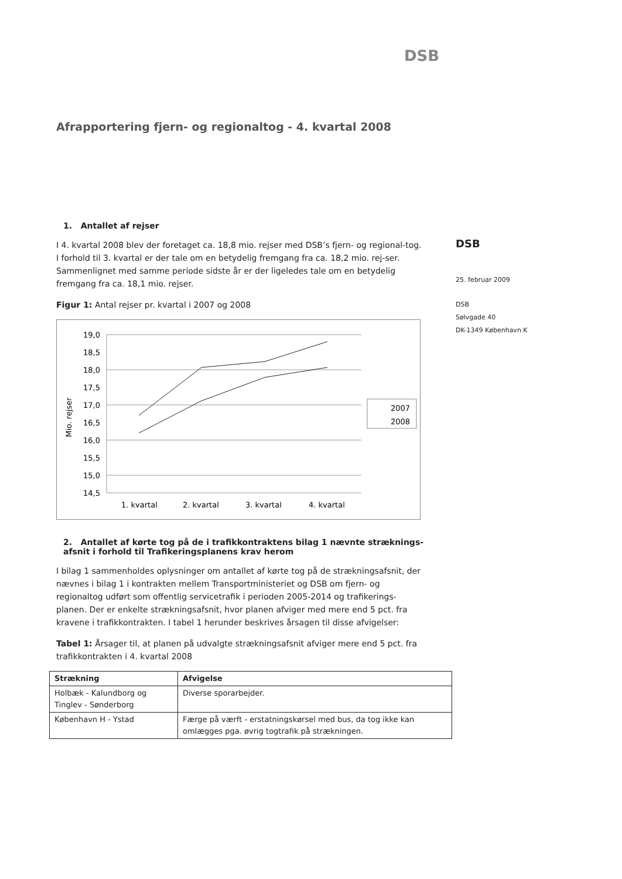DSB
Afrapportering fjern- og regionaltog - 4. kvartal 2008
1. Antallet af rejser
I 4. kvartal 2008 blev der foretaget ca. 18,8 mio. rejser med DSB’s fjern- og regional-tog. I forhold til 3. kvartal er der tale om en betydelig fremgang fra ca. 18,2 mio. rej-ser. Sammenlignet med samme periode sidste år er der ligeledes tale om en betydelig fremgang fra ca. 18,1 mio. rejser.
Figur 1: Antal rejser pr. kvartal i 2007 og 2008
Mio. rejser
19,0
18,5
18,0
17,5
17,0
16,5
16,0
15,5
15,0
14,5
1. kvartal
2. kvartal
3. kvartal
4. kvartal
2007
2008
2. Antallet af kørte tog på de i trafikkontraktens bilag 1 nævnte stræknings-afsnit i forhold til Trafikeringsplanens krav herom
I bilag 1 sammenholdes oplysninger om antallet af kørte tog på de strækningsafsnit, der nævnes i bilag 1 i kontrakten mellem Transportministeriet og DSB om fjern- og regionaltog udført som offentlig servicetrafik i perioden 2005-2014 og trafikerings-planen. Der er enkelte strækningsafsnit, hvor planen afviger med mere end 5 pct. fra kravene i trafikkontrakten. I tabel 1 herunder beskrives årsagen til disse afvigelser:
Tabel 1: Årsager til, at planen på udvalgte strækningsafsnit afviger mere end 5 pct. fra trafikkontrakten i 4. kvartal 2008
| Strækning | Afvigelse |
| --- | --- |
| Holbæk - Kalundborg og Tinglev - Sønderborg | Diverse sporarbejder. |
| København H - Ystad | Færge på værft - erstatningskørsel med bus, da tog ikke kan omlægges pga. øvrig togtrafik på strækningen. |
DSB
25. februar 2009
DSB
Sølvgade 40
DK-1349 København K